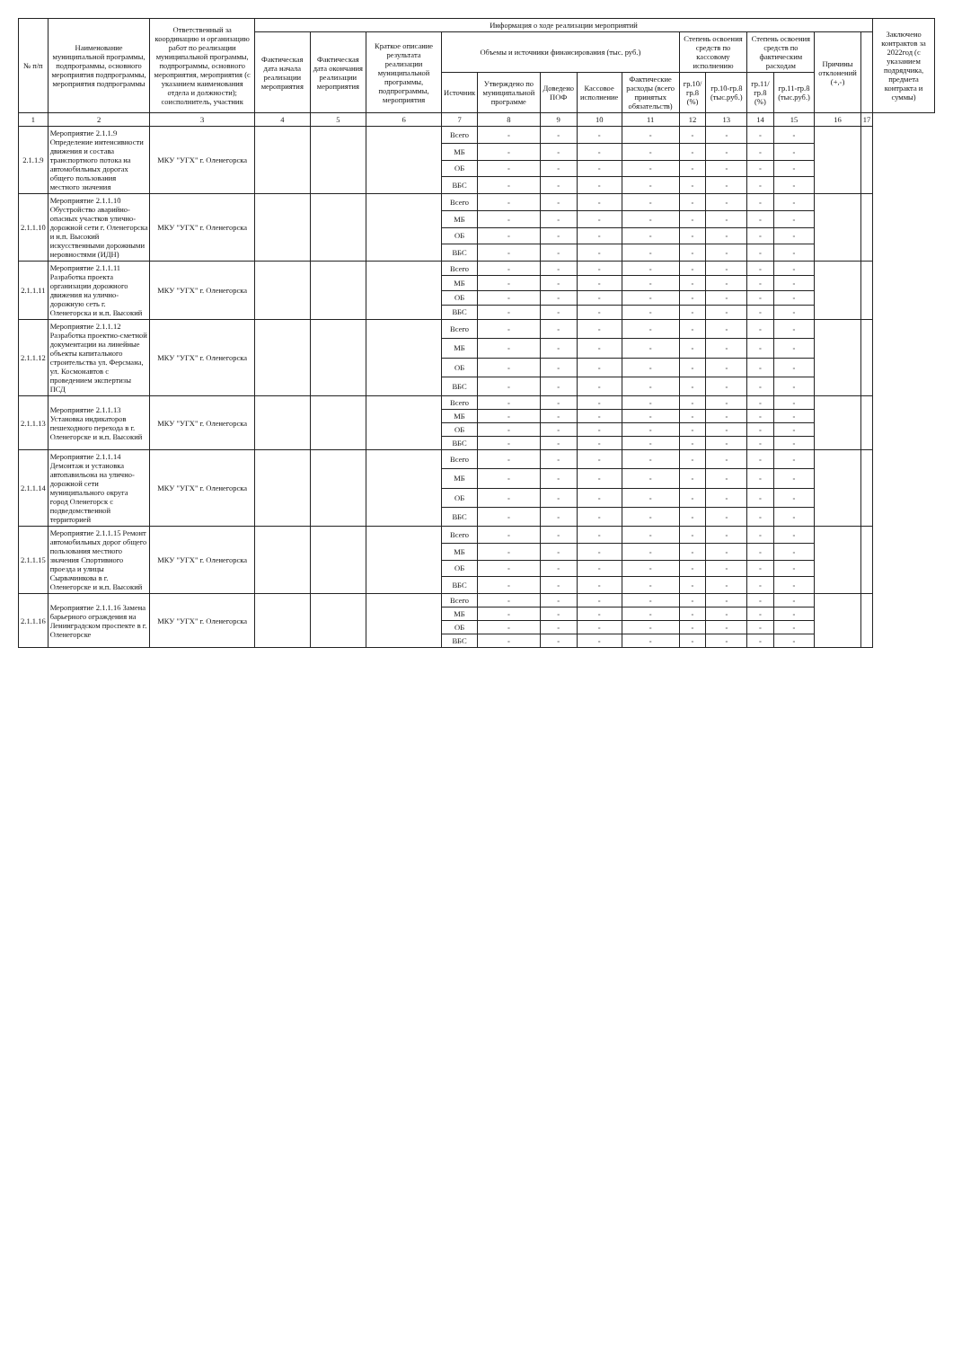| № п/п | Наименование муниципальной программы, подпрограммы, основного мероприятия подпрограммы, мероприятия подпрограммы | Ответственный за координацию и организацию работ по реализации муниципальной программы, подпрограммы, основного мероприятия, мероприятия (с указанием наименования отдела и должности); соисполнитель, участник | Информация о ходе реализации мероприятий | | | | | | | | | | | | | | Заключено контрактов за 2022год (с указанием подрядчика, предмета контракта и суммы) |
| --- | --- | --- | --- | --- | --- | --- | --- | --- | --- | --- | --- | --- | --- | --- | --- | --- | --- |
| | | | Фактическая дата начала реализации мероприятия | Фактическая дата окончания реализации мероприятия | Краткое описание результата реализации муниципальной программы, подпрограммы, мероприятия | Объемы и источники финансирования (тыс. руб.) | | | | | Степень освоения средств по кассовому исполнению | | Степень освоения средств по фактическим расходам | | Причины отклонений (+,-) | | |
| | | | | | | Источник | Утверждено по муниципальной программе | Доведено ПОФ | Кассовое исполнение | Фактические расходы (всего принятых обязательств) | гр.10/гр.8 (%) | гр.10-гр.8 (тыс.руб.) | гр.11/гр.8 (%) | гр.11-гр.8 (тыс.руб.) | | | |
| 1 | 2 | 3 | 4 | 5 | 6 | 7 | 8 | 9 | 10 | 11 | 12 | 13 | 14 | 15 | 16 | 17 | |
| 2.1.1.9 | Мероприятие 2.1.1.9 Определение интенсивности движения и состава транспортного потока на автомобильных дорогах общего пользования местного значения | МКУ "УГХ" г. Оленегорска | | | | Всего | - | - | - | - | - | - | - | - | | | |
| | | | | | | МБ | - | - | - | - | - | - | - | - | | | |
| | | | | | | ОБ | - | - | - | - | - | - | - | - | | | |
| | | | | | | ВБС | - | - | - | - | - | - | - | - | | | |
| 2.1.1.10 | Мероприятие 2.1.1.10 Обустройство аварийно-опасных участков улично-дорожной сети г. Оленегорска и н.п. Высокий искусственными дорожными неровностями (ИДН) | МКУ "УГХ" г. Оленегорска | | | | Всего | - | - | - | - | - | - | - | - | | | |
| | | | | | | МБ | - | - | - | - | - | - | - | - | | | |
| | | | | | | ОБ | - | - | - | - | - | - | - | - | | | |
| | | | | | | ВБС | - | - | - | - | - | - | - | - | | | |
| 2.1.1.11 | Мероприятие 2.1.1.11 Разработка проекта организации дорожного движения на улично-дорожную сеть г. Оленегорска и н.п. Высокий | МКУ "УГХ" г. Оленегорска | | | | Всего | - | - | - | - | - | - | - | - | | | |
| | | | | | | МБ | - | - | - | - | - | - | - | - | | | |
| | | | | | | ОБ | - | - | - | - | - | - | - | - | | | |
| | | | | | | ВБС | - | - | - | - | - | - | - | - | | | |
| 2.1.1.12 | Мероприятие 2.1.1.12 Разработка проектно-сметной документации на линейные объекты капитального строительства ул. Ферсмана, ул. Космонавтов с проведением экспертизы ПСД | МКУ "УГХ" г. Оленегорска | | | | Всего | - | - | - | - | - | - | - | - | | | |
| | | | | | | МБ | - | - | - | - | - | - | - | - | | | |
| | | | | | | ОБ | - | - | - | - | - | - | - | - | | | |
| | | | | | | ВБС | - | - | - | - | - | - | - | - | | | |
| 2.1.1.13 | Мероприятие 2.1.1.13 Установка индикаторов пешеходного перехода в г. Оленегорске и н.п. Высокий | МКУ "УГХ" г. Оленегорска | | | | Всего | - | - | - | - | - | - | - | - | | | |
| | | | | | | МБ | - | - | - | - | - | - | - | - | | | |
| | | | | | | ОБ | - | - | - | - | - | - | - | - | | | |
| | | | | | | ВБС | - | - | - | - | - | - | - | - | | | |
| 2.1.1.14 | Мероприятие 2.1.1.14 Демонтаж и установка автопавильона на улично-дорожной сети муниципального округа город Оленегорск с подведомственной территорией | МКУ "УГХ" г. Оленегорска | | | | Всего | - | - | - | - | - | - | - | - | | | |
| | | | | | | МБ | - | - | - | - | - | - | - | - | | | |
| | | | | | | ОБ | - | - | - | - | - | - | - | - | | | |
| | | | | | | ВБС | - | - | - | - | - | - | - | - | | | |
| 2.1.1.15 | Мероприятие 2.1.1.15 Ремонт автомобильных дорог общего пользования местного значения Спортивного проезда и улицы Сырвачинкова в г. Оленегорске и н.п. Высокий | МКУ "УГХ" г. Оленегорска | | | | Всего | - | - | - | - | - | - | - | - | | | |
| | | | | | | МБ | - | - | - | - | - | - | - | - | | | |
| | | | | | | ОБ | - | - | - | - | - | - | - | - | | | |
| | | | | | | ВБС | - | - | - | - | - | - | - | - | | | |
| 2.1.1.16 | Мероприятие 2.1.1.16 Замена барьерного ограждения на Ленинградском проспекте в г. Оленегорске | МКУ "УГХ" г. Оленегорска | | | | Всего | - | - | - | - | - | - | - | - | | | |
| | | | | | | МБ | - | - | - | - | - | - | - | - | | | |
| | | | | | | ОБ | - | - | - | - | - | - | - | - | | | |
| | | | | | | ВБС | - | - | - | - | - | - | - | - | | | |